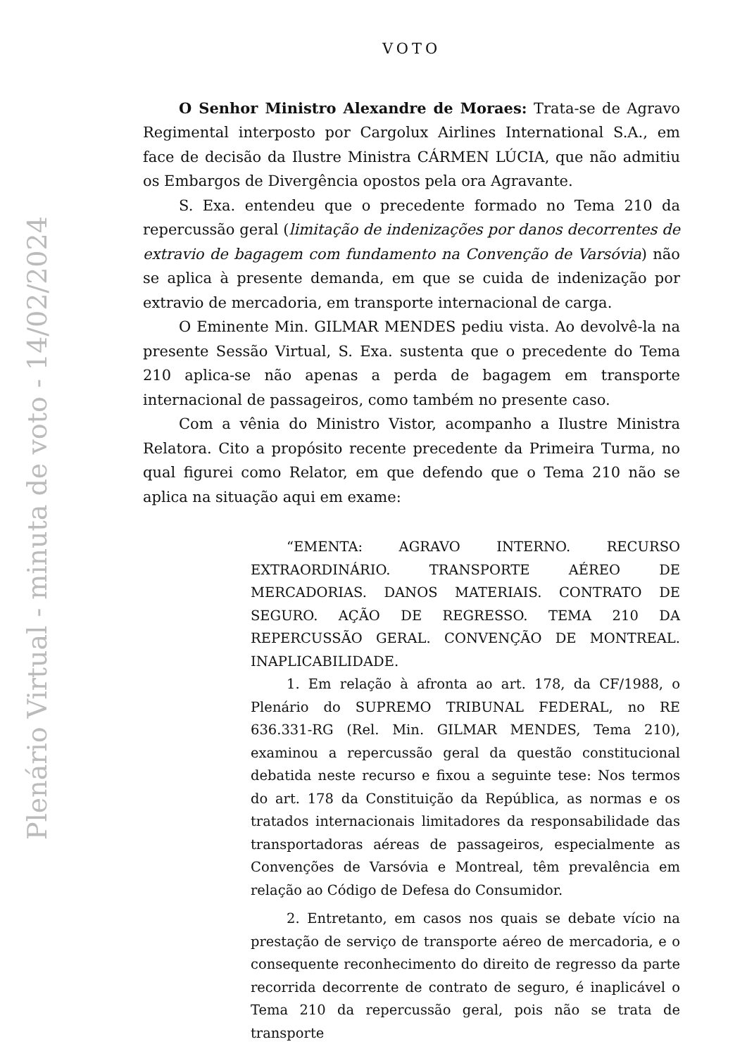Plenário Virtual - minuta de voto - 14/02/2024
VOTO
O Senhor Ministro Alexandre de Moraes: Trata-se de Agravo Regimental interposto por Cargolux Airlines International S.A., em face de decisão da Ilustre Ministra CÁRMEN LÚCIA, que não admitiu os Embargos de Divergência opostos pela ora Agravante.
S. Exa. entendeu que o precedente formado no Tema 210 da repercussão geral (limitação de indenizações por danos decorrentes de extravio de bagagem com fundamento na Convenção de Varsóvia) não se aplica à presente demanda, em que se cuida de indenização por extravio de mercadoria, em transporte internacional de carga.
O Eminente Min. GILMAR MENDES pediu vista. Ao devolvê-la na presente Sessão Virtual, S. Exa. sustenta que o precedente do Tema 210 aplica-se não apenas a perda de bagagem em transporte internacional de passageiros, como também no presente caso.
Com a vênia do Ministro Vistor, acompanho a Ilustre Ministra Relatora. Cito a propósito recente precedente da Primeira Turma, no qual figurei como Relator, em que defendo que o Tema 210 não se aplica na situação aqui em exame:
“EMENTA: AGRAVO INTERNO. RECURSO EXTRAORDINÁRIO. TRANSPORTE AÉREO DE MERCADORIAS. DANOS MATERIAIS. CONTRATO DE SEGURO. AÇÃO DE REGRESSO. TEMA 210 DA REPERCUSSÃO GERAL. CONVENÇÃO DE MONTREAL. INAPLICABILIDADE.
1. Em relação à afronta ao art. 178, da CF/1988, o Plenário do SUPREMO TRIBUNAL FEDERAL, no RE 636.331-RG (Rel. Min. GILMAR MENDES, Tema 210), examinou a repercussão geral da questão constitucional debatida neste recurso e fixou a seguinte tese: Nos termos do art. 178 da Constituição da República, as normas e os tratados internacionais limitadores da responsabilidade das transportadoras aéreas de passageiros, especialmente as Convenções de Varsóvia e Montreal, têm prevalência em relação ao Código de Defesa do Consumidor.
2. Entretanto, em casos nos quais se debate vício na prestação de serviço de transporte aéreo de mercadoria, e o consequente reconhecimento do direito de regresso da parte recorrida decorrente de contrato de seguro, é inaplicável o Tema 210 da repercussão geral, pois não se trata de transporte